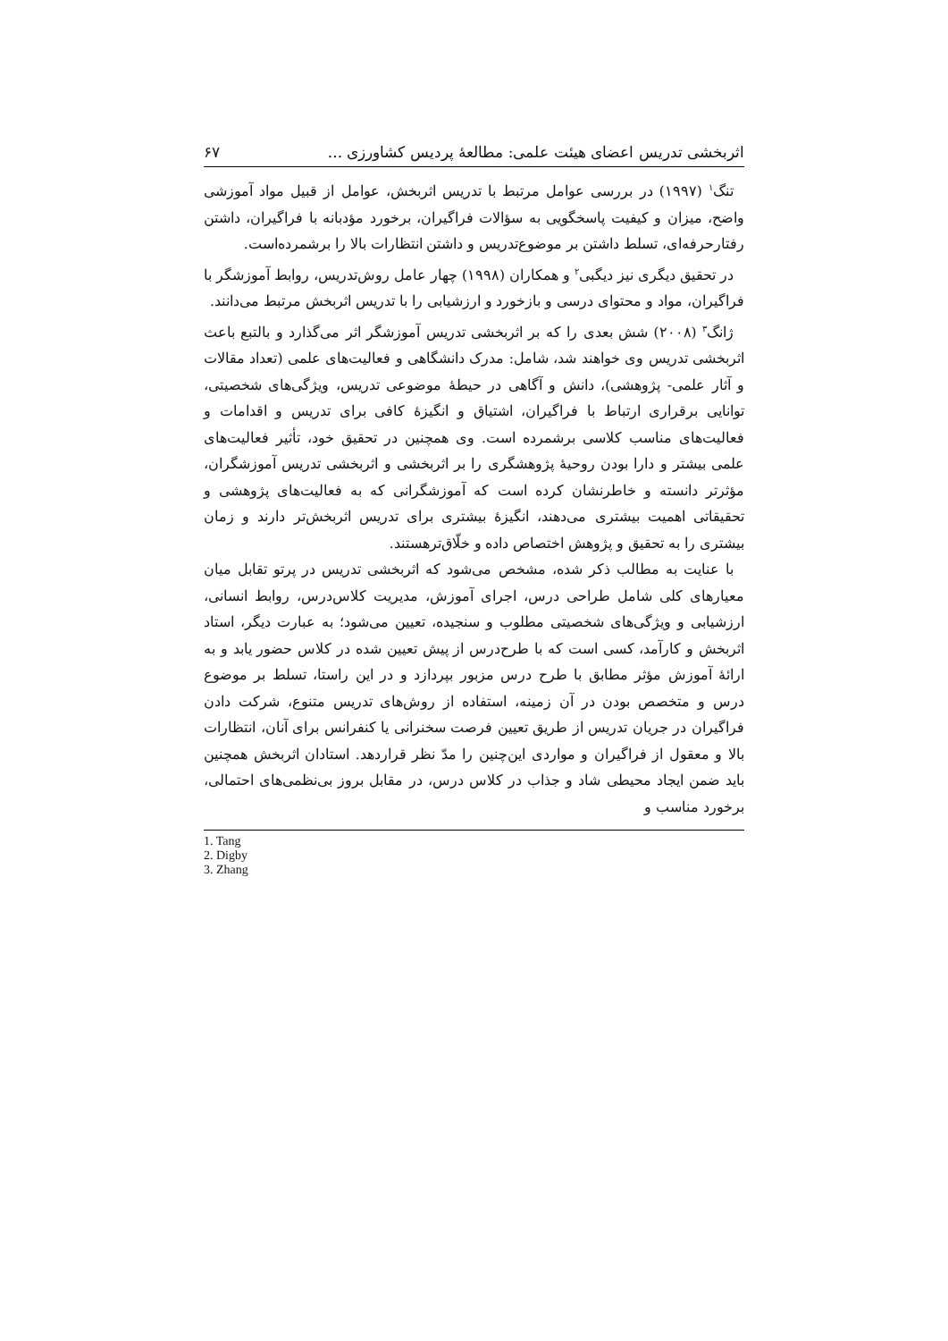اثربخشی تدریس اعضای هیئت علمی: مطالعهٔ پردیس کشاورزی ... ۶۷
تنگ<sup>۱</sup> (۱۹۹۷) در بررسی عوامل مرتبط با تدریس اثربخش، عوامل از قبیل مواد آموزشی واضح، میزان و کیفیت پاسخگویی به سؤالات فراگیران، برخورد مؤدبانه با فراگیران، داشتن رفتارحرفه‌ای، تسلط داشتن بر موضوع‌تدریس و داشتن انتظارات بالا را برشمرده‌است.
در تحقیق دیگری نیز دیگبی<sup>۲</sup> و همکاران (۱۹۹۸) چهار عامل روش‌تدریس، روابط آموزشگر با فراگیران، مواد و محتوای درسی و بازخورد و ارزشیابی را با تدریس اثربخش مرتبط می‌دانند.
ژانگ<sup>۳</sup> (۲۰۰۸) شش بعدی را که بر اثربخشی تدریس آموزشگر اثر می‌گذارد و بالتبع باعث اثربخشی تدریس وی خواهند شد، شامل: مدرک دانشگاهی و فعالیت‌های علمی (تعداد مقالات و آثار علمی- پژوهشی)، دانش و آگاهی در حیطهٔ موضوعی تدریس، ویژگی‌های شخصیتی، توانایی برقراری ارتباط با فراگیران، اشتیاق و انگیزهٔ کافی برای تدریس و اقدامات و فعالیت‌های مناسب کلاسی برشمرده است. وی همچنین در تحقیق خود، تأثیر فعالیت‌های علمی بیشتر و دارا بودن روحیهٔ پژوهشگری را بر اثربخشی و اثربخشی تدریس آموزشگران، مؤثرتر دانسته و خاطرنشان کرده است که آموزشگرانی که به فعالیت‌های پژوهشی و تحقیقاتی اهمیت بیشتری می‌دهند، انگیزهٔ بیشتری برای تدریس اثربخش‌تر دارند و زمان بیشتری را به تحقیق و پژوهش اختصاص داده و خلّاق‌ترهستند.
با عنایت به مطالب ذکر شده، مشخص می‌شود که اثربخشی تدریس در پرتو تقابل میان معیارهای کلی شامل طراحی درس، اجرای آموزش، مدیریت کلاس‌درس، روابط انسانی، ارزشیابی و ویژگی‌های شخصیتی مطلوب و سنجیده، تعیین می‌شود؛ به عبارت دیگر، استاد اثربخش و کارآمد، کسی است که با طرح‌درس از پیش تعیین شده در کلاس حضور یابد و به ارائهٔ آموزش مؤثر مطابق با طرح درس مزبور بپردازد و در این راستا، تسلط بر موضوع درس و متخصص بودن در آن زمینه، استفاده از روش‌های تدریس متنوع، شرکت دادن فراگیران در جریان تدریس از طریق تعیین فرصت سخنرانی یا کنفرانس برای آنان، انتظارات بالا و معقول از فراگیران و مواردی این‌چنین را مدّ نظر قراردهد. استادان اثربخش همچنین باید ضمن ایجاد محیطی شاد و جذاب در کلاس درس، در مقابل بروز بی‌نظمی‌های احتمالی، برخورد مناسب و
1. Tang
2. Digby
3. Zhang